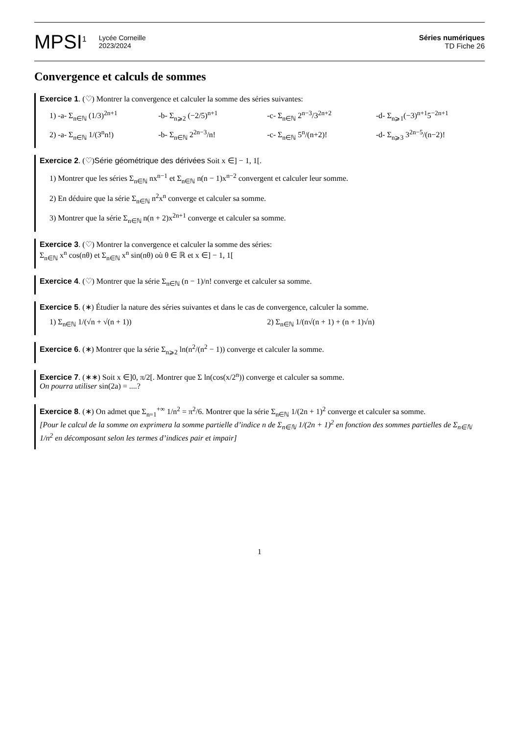MPSI<sup>1</sup>
Lycée Corneille
2023/2024
Séries numériques
TD Fiche 26
Convergence et calculs de sommes
Exercice 1. (♡) Montrer la convergence et calculer la somme des séries suivantes:
1) -a- Σ<sub>n∈ℕ</sub> (1/3)<sup>2n+1</sup> -b- Σ<sub>n⩾2</sub> (−2/5)<sup>n+1</sup> -c- Σ<sub>n∈ℕ</sub> 2<sup>n−3</sup>/3<sup>2n+2</sup> -d- Σ<sub>n⩾1</sub>(−3)<sup>n+1</sup>5<sup>−2n+1</sup>
2) -a- Σ<sub>n∈ℕ</sub> 1/(3<sup>n</sup>n!) -b- Σ<sub>n∈ℕ</sub> 2<sup>2n−3</sup>/n! -c- Σ<sub>n∈ℕ</sub> 5<sup>n</sup>/(n+2)! -d- Σ<sub>n⩾3</sub> 3<sup>2n−5</sup>/(n−2)!
Exercice 2. (♡)Série géométrique des dérivées Soit x ∈] − 1, 1[.
1) Montrer que les séries Σ<sub>n∈ℕ</sub> nx<sup>n−1</sup> et Σ<sub>n∈ℕ</sub> n(n − 1)x<sup>n−2</sup> convergent et calculer leur somme.
2) En déduire que la série Σ<sub>n∈ℕ</sub> n<sup>2</sup>x<sup>n</sup> converge et calculer sa somme.
3) Montrer que la série Σ<sub>n∈ℕ</sub> n(n + 2)x<sup>2n+1</sup> converge et calculer sa somme.
Exercice 3. (♡) Montrer la convergence et calculer la somme des séries:
Σ<sub>n∈ℕ</sub> x<sup>n</sup> cos(nθ) et Σ<sub>n∈ℕ</sub> x<sup>n</sup> sin(nθ) où θ ∈ ℝ et x ∈] − 1, 1[
Exercice 4. (♡) Montrer que la série Σ<sub>n∈ℕ</sub> (n − 1)/n! converge et calculer sa somme.
Exercice 5. (∗) Étudier la nature des séries suivantes et dans le cas de convergence, calculer la somme.
1) Σ<sub>n∈ℕ</sub> 1/(√n + √(n + 1)) 2) Σ<sub>n∈ℕ</sub> 1/(n√(n + 1) + (n + 1)√n)
Exercice 6. (∗) Montrer que la série Σ<sub>n⩾2</sub> ln(n<sup>2</sup>/(n<sup>2</sup> − 1)) converge et calculer la somme.
Exercice 7. (∗∗) Soit x ∈]0, π/2[. Montrer que Σ ln(cos(x/2<sup>n</sup>)) converge et calculer sa somme.
On pourra utiliser sin(2a) = ....?
Exercice 8. (∗) On admet que Σ<sub>n=1</sub><sup>+∞</sup> 1/n<sup>2</sup> = π<sup>2</sup>/6. Montrer que la série Σ<sub>n∈ℕ</sub> 1/(2n + 1)<sup>2</sup> converge et calculer sa somme.
[Pour le calcul de la somme on exprimera la somme partielle d’indice n de Σ<sub>n∈ℕ</sub> 1/(2n + 1)<sup>2</sup> en fonction des sommes partielles de Σ<sub>n∈ℕ</sub> 1/n<sup>2</sup> en décomposant selon les termes d’indices pair et impair]
1